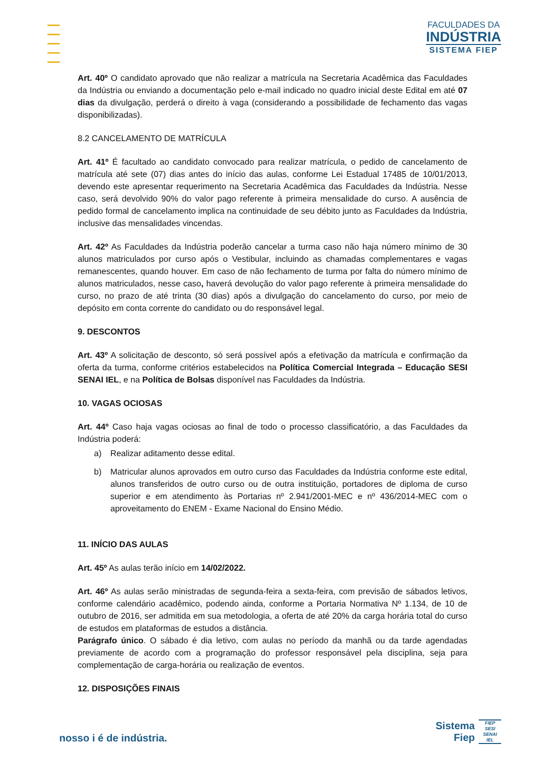FACULDADES DA
INDÚSTRIA
SISTEMA FIEP
Art. 40º O candidato aprovado que não realizar a matrícula na Secretaria Acadêmica das Faculdades da Indústria ou enviando a documentação pelo e-mail indicado no quadro inicial deste Edital em até 07 dias da divulgação, perderá o direito à vaga (considerando a possibilidade de fechamento das vagas disponibilizadas).
8.2 CANCELAMENTO DE MATRÍCULA
Art. 41º É facultado ao candidato convocado para realizar matrícula, o pedido de cancelamento de matrícula até sete (07) dias antes do início das aulas, conforme Lei Estadual 17485 de 10/01/2013, devendo este apresentar requerimento na Secretaria Acadêmica das Faculdades da Indústria. Nesse caso, será devolvido 90% do valor pago referente à primeira mensalidade do curso. A ausência de pedido formal de cancelamento implica na continuidade de seu débito junto as Faculdades da Indústria, inclusive das mensalidades vincendas.
Art. 42º As Faculdades da Indústria poderão cancelar a turma caso não haja número mínimo de 30 alunos matriculados por curso após o Vestibular, incluindo as chamadas complementares e vagas remanescentes, quando houver. Em caso de não fechamento de turma por falta do número mínimo de alunos matriculados, nesse caso, haverá devolução do valor pago referente à primeira mensalidade do curso, no prazo de até trinta (30 dias) após a divulgação do cancelamento do curso, por meio de depósito em conta corrente do candidato ou do responsável legal.
9. DESCONTOS
Art. 43º A solicitação de desconto, só será possível após a efetivação da matrícula e confirmação da oferta da turma, conforme critérios estabelecidos na Política Comercial Integrada – Educação SESI SENAI IEL, e na Política de Bolsas disponível nas Faculdades da Indústria.
10. VAGAS OCIOSAS
Art. 44º Caso haja vagas ociosas ao final de todo o processo classificatório, a das Faculdades da Indústria poderá:
a) Realizar aditamento desse edital.
b) Matricular alunos aprovados em outro curso das Faculdades da Indústria conforme este edital, alunos transferidos de outro curso ou de outra instituição, portadores de diploma de curso superior e em atendimento às Portarias nº 2.941/2001-MEC e nº 436/2014-MEC com o aproveitamento do ENEM - Exame Nacional do Ensino Médio.
11. INÍCIO DAS AULAS
Art. 45º As aulas terão início em 14/02/2022.
Art. 46º As aulas serão ministradas de segunda-feira a sexta-feira, com previsão de sábados letivos, conforme calendário acadêmico, podendo ainda, conforme a Portaria Normativa Nº 1.134, de 10 de outubro de 2016, ser admitida em sua metodologia, a oferta de até 20% da carga horária total do curso de estudos em plataformas de estudos a distância.
Parágrafo único. O sábado é dia letivo, com aulas no período da manhã ou da tarde agendadas previamente de acordo com a programação do professor responsável pela disciplina, seja para complementação de carga-horária ou realização de eventos.
12. DISPOSIÇÕES FINAIS
nosso i é de indústria.
Sistema
Fiep
FIEP
SESI
SENAI
IEL